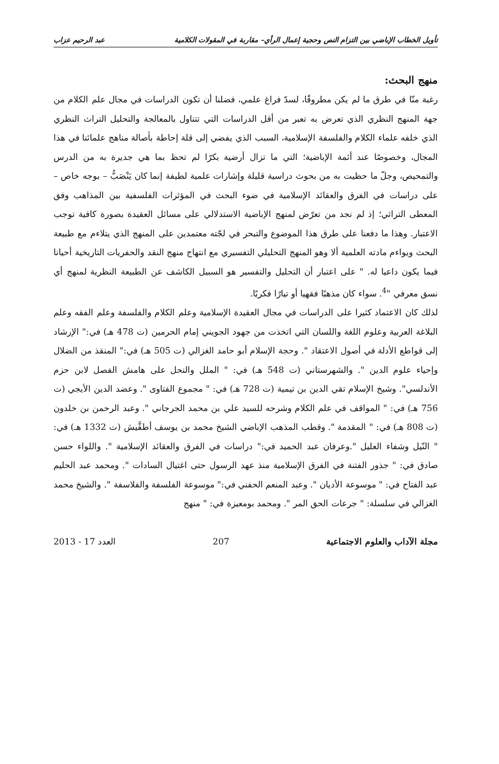تأويل الخطاب الإباضي بين التزام النص وحجية إعمال الرأي– مقاربة في المقولات الكلامية عبد الرحيم عزاب
منهج البحث:
رغبة منّا في طرق ما لم يكن مطروقًا، لسدّ فراغ علمي، فضلنا أن تكون الدراسات في مجال علم الكلام من جهة المنهج النظري الذي تعرض به تعبر من أقل الدراسات التي تتناول بالمعالجة والتحليل التراث النظري الذي خلفه علماء الكلام والفلسفة الإسلامية، السبب الذي يفضي إلى قلة إحاطة بأصالة مناهج علمائنا في هذا المجال، وخصوصًا عند أئمة الإباضية؛ التي ما تزال أرضية بكرًا لم تحظ بما هي جديرة به من الدرس والتمحيص، وجلّ ما حظيت به من بحوث دراسية قليلة وإشارات علمية لطيفة إنما كان يَنْصَبُّ – بوجه خاص – على دراسات في الفرق والعقائد الإسلامية في ضوء البحث في المؤثرات الفلسفية بين المذاهب وفق المعطى التراثي؛ إذ لم نجد من تعرّض لمنهج الإباضية الاستدلالي على مسائل العقيدة بصورة كافية توجب الاعتبار. وهذا ما دفعنا على طرق هذا الموضوع والتبحر في لجّته معتمدين على المنهج الذي يتلاءم مع طبيعة البحث ويواءم مادته العلمية ألا وهو المنهج التحليلي التفسيري مع انتهاج منهج النقد والحفريات التاريخية أحيانا فيما يكون داعيا له. " على اعتبار أن التحليل والتفسير هو السبيل الكاشف عن الطبيعة النظرية لمنهج أي نسق معرفي "<sup>4</sup>. سواء كان مذهبًا فقهيا أو تيارًا فكريًا.
لذلك كان الاعتماد كثيرا على الدراسات في مجال العقيدة الإسلامية وعلم الكلام والفلسفة وعلم الفقه وعلم البلاغة العربية وعلوم اللغة واللسان التي اتخذت من جهود الجويني إمام الحرمين (ت 478 هـ) في:" الإرشاد إلى قواطع الأدلة في أصول الاعتقاد ". وحجة الإسلام أبو حامد الغزالي (ت 505 هـ) في:" المنقذ من الضلال وإحياء علوم الدين ". والشهرستاني (ت 548 هـ) في: " الملل والنحل على هامش الفصل لابن حزم الأندلسي". وشيخ الإسلام تقي الدين بن تيمية (ت 728 هـ) في: " مجموع الفتاوى ". وعضد الدين الأيجي (ت 756 هـ) في: " المواقف في علم الكلام وشرحه للسيد علي بن محمد الجرجاني ". وعبد الرحمن بن خلدون (ت 808 هـ) في: " المقدمة ". وقطب المذهب الإباضي الشيخ محمد بن يوسف أطفَّيش (ت 1332 هـ) في: " النّيل وشفاء العليل ".وعرفان عبد الحميد في:" دراسات في الفرق والعقائد الإسلامية ". واللواء حسن صادق في: " جذور الفتنة في الفرق الإسلامية منذ عهد الرسول حتى اغتيال السادات ". ومحمد عبد الحليم عبد الفتاح في: " موسوعة الأديان ". وعبد المنعم الحفني في:" موسوعة الفلسفة والفلاسفة ". والشيخ محمد الغزالي في سلسلة: " جرعات الحق المر ". ومحمد بومعيزة في: " منهج
مجلة الآداب والعلوم الاجتماعية 207 العدد 17 - 2013